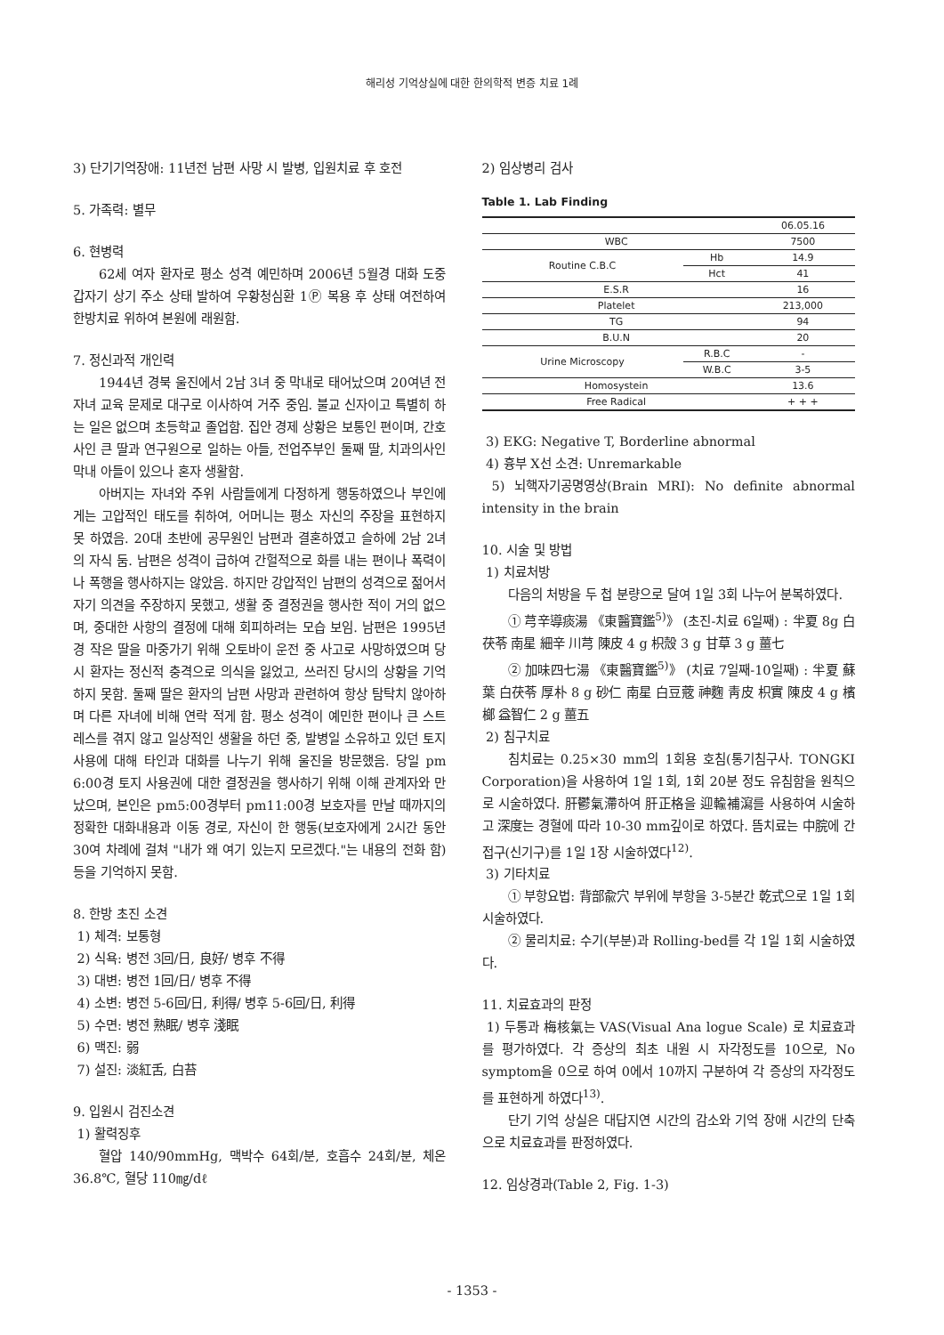해리성 기억상실에 대한 한의학적 변증 치료 1례
3) 단기기억장애: 11년전 남편 사망 시 발병, 입원치료 후 호전
5. 가족력: 별무
6. 현병력
62세 여자 환자로 평소 성격 예민하며 2006년 5월경 대화 도중 갑자기 상기 주소 상태 발하여 우황청심환 1Ⓟ 복용 후 상태 여전하여 한방치료 위하여 본원에 래원함.
7. 정신과적 개인력
1944년 경북 울진에서 2남 3녀 중 막내로 태어났으며 20여년 전 자녀 교육 문제로 대구로 이사하여 거주 중임. 불교 신자이고 특별히 하는 일은 없으며 초등학교 졸업함. 집안 경제 상황은 보통인 편이며, 간호사인 큰 딸과 연구원으로 일하는 아들, 전업주부인 둘째 딸, 치과의사인 막내 아들이 있으나 혼자 생활함.
아버지는 자녀와 주위 사람들에게 다정하게 행동하였으나 부인에게는 고압적인 태도를 취하여, 어머니는 평소 자신의 주장을 표현하지 못 하였음. 20대 초반에 공무원인 남편과 결혼하였고 슬하에 2남 2녀의 자식 둠. 남편은 성격이 급하여 간헐적으로 화를 내는 편이나 폭력이나 폭행을 행사하지는 않았음. 하지만 강압적인 남편의 성격으로 젊어서 자기 의견을 주장하지 못했고, 생활 중 결정권을 행사한 적이 거의 없으며, 중대한 사항의 결정에 대해 회피하려는 모습 보임. 남편은 1995년경 작은 딸을 마중가기 위해 오토바이 운전 중 사고로 사망하였으며 당시 환자는 정신적 충격으로 의식을 잃었고, 쓰러진 당시의 상황을 기억하지 못함. 둘째 딸은 환자의 남편 사망과 관련하여 항상 탐탁치 않아하며 다른 자녀에 비해 연락 적게 함. 평소 성격이 예민한 편이나 큰 스트레스를 겪지 않고 일상적인 생활을 하던 중, 발병일 소유하고 있던 토지 사용에 대해 타인과 대화를 나누기 위해 울진을 방문했음. 당일 pm 6:00경 토지 사용권에 대한 결정권을 행사하기 위해 이해 관계자와 만났으며, 본인은 pm5:00경부터 pm11:00경 보호자를 만날 때까지의 정확한 대화내용과 이동 경로, 자신이 한 행동(보호자에게 2시간 동안 30여 차례에 걸쳐 "내가 왜 여기 있는지 모르겠다."는 내용의 전화 함) 등을 기억하지 못함.
8. 한방 초진 소견
1) 체격: 보통형
2) 식욕: 병전 3回/日, 良好/ 병후 不得
3) 대변: 병전 1回/日/ 병후 不得
4) 소변: 병전 5-6回/日, 利得/ 병후 5-6回/日, 利得
5) 수면: 병전 熟眠/ 병후 淺眠
6) 맥진: 弱
7) 설진: 淡紅舌, 白苔
9. 입원시 검진소견
1) 활력징후
혈압 140/90mmHg, 맥박수 64회/분, 호흡수 24회/분, 체온 36.8℃, 혈당 110㎎/dℓ
2) 임상병리 검사
Table 1. Lab Finding
| | | 06.05.16 |
| WBC | | 7500 |
| Routine C.B.C | Hb | 14.9 |
| | Hct | 41 |
| E.S.R | | 16 |
| Platelet | | 213,000 |
| TG | | 94 |
| B.U.N | | 20 |
| Urine Microscopy | R.B.C | - |
| | W.B.C | 3-5 |
| Homosystein | | 13.6 |
| Free Radical | | + + + |
3) EKG: Negative T, Borderline abnormal
4) 흉부 X선 소견: Unremarkable
5) 뇌핵자기공명영상(Brain MRI): No definite abnormal intensity in the brain
10. 시술 및 방법
1) 치료처방
다음의 처방을 두 첩 분량으로 달여 1일 3회 나누어 분복하였다.
① 芎辛導痰湯 《東醫寶鑑<sup>5)</sup>》 (초진-치료 6일째) : 半夏 8g 白茯苓 南星 細辛 川芎 陳皮 4 g 枳殼 3 g 甘草 3 g 薑七
② 加味四七湯 《東醫寶鑑<sup>5)</sup>》 (치료 7일째-10일째) : 半夏 蘇葉 白茯苓 厚朴 8 g 砂仁 南星 白豆蔲 神麴 靑皮 枳實 陳皮 4 g 檳榔 益智仁 2 g 薑五
2) 침구치료
침치료는 0.25×30 mm의 1회용 호침(통기침구사. TONGKI Corporation)을 사용하여 1일 1회, 1회 20분 정도 유침함을 원칙으로 시술하였다. 肝鬱氣滯하여 肝正格을 迎輸補瀉를 사용하여 시술하고 深度는 경혈에 따라 10-30 mm깊이로 하였다. 뜸치료는 中脘에 간접구(신기구)를 1일 1장 시술하였다<sup>12)</sup>.
3) 기타치료
① 부항요법: 背部兪穴 부위에 부항을 3-5분간 乾式으로 1일 1회 시술하였다.
② 물리치료: 수기(부분)과 Rolling-bed를 각 1일 1회 시술하였다.
11. 치료효과의 판정
1) 두통과 梅核氣는 VAS(Visual Ana logue Scale) 로 치료효과를 평가하였다. 각 증상의 최초 내원 시 자각정도를 10으로, No symptom을 0으로 하여 0에서 10까지 구분하여 각 증상의 자각정도를 표현하게 하였다<sup>13)</sup>.
단기 기억 상실은 대답지연 시간의 감소와 기억 장애 시간의 단축으로 치료효과를 판정하였다.
12. 임상경과(Table 2, Fig. 1-3)
- 1353 -